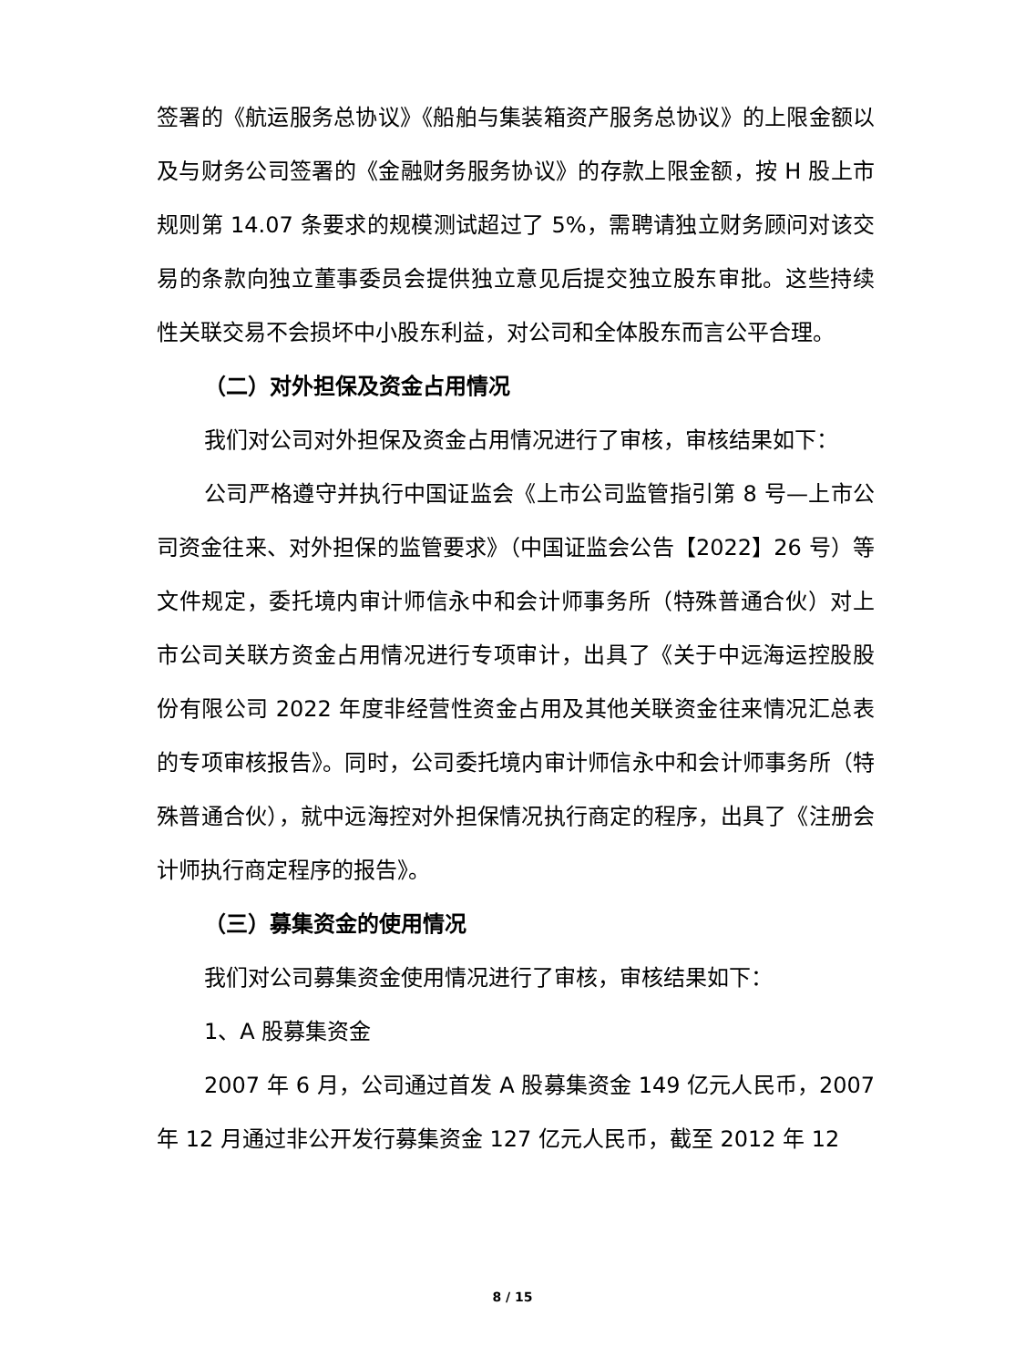签署的《航运服务总协议》《船舶与集装箱资产服务总协议》的上限金额以及与财务公司签署的《金融财务服务协议》的存款上限金额，按 H 股上市规则第 14.07 条要求的规模测试超过了 5%，需聘请独立财务顾问对该交易的条款向独立董事委员会提供独立意见后提交独立股东审批。这些持续性关联交易不会损坏中小股东利益，对公司和全体股东而言公平合理。
（二）对外担保及资金占用情况
我们对公司对外担保及资金占用情况进行了审核，审核结果如下：
公司严格遵守并执行中国证监会《上市公司监管指引第 8 号—上市公司资金往来、对外担保的监管要求》（中国证监会公告【2022】26 号）等文件规定，委托境内审计师信永中和会计师事务所（特殊普通合伙）对上市公司关联方资金占用情况进行专项审计，出具了《关于中远海运控股股份有限公司 2022 年度非经营性资金占用及其他关联资金往来情况汇总表的专项审核报告》。同时，公司委托境内审计师信永中和会计师事务所（特殊普通合伙），就中远海控对外担保情况执行商定的程序，出具了《注册会计师执行商定程序的报告》。
（三）募集资金的使用情况
我们对公司募集资金使用情况进行了审核，审核结果如下：
1、A 股募集资金
2007 年 6 月，公司通过首发 A 股募集资金 149 亿元人民币，2007 年 12 月通过非公开发行募集资金 127 亿元人民币，截至 2012 年 12
8 / 15